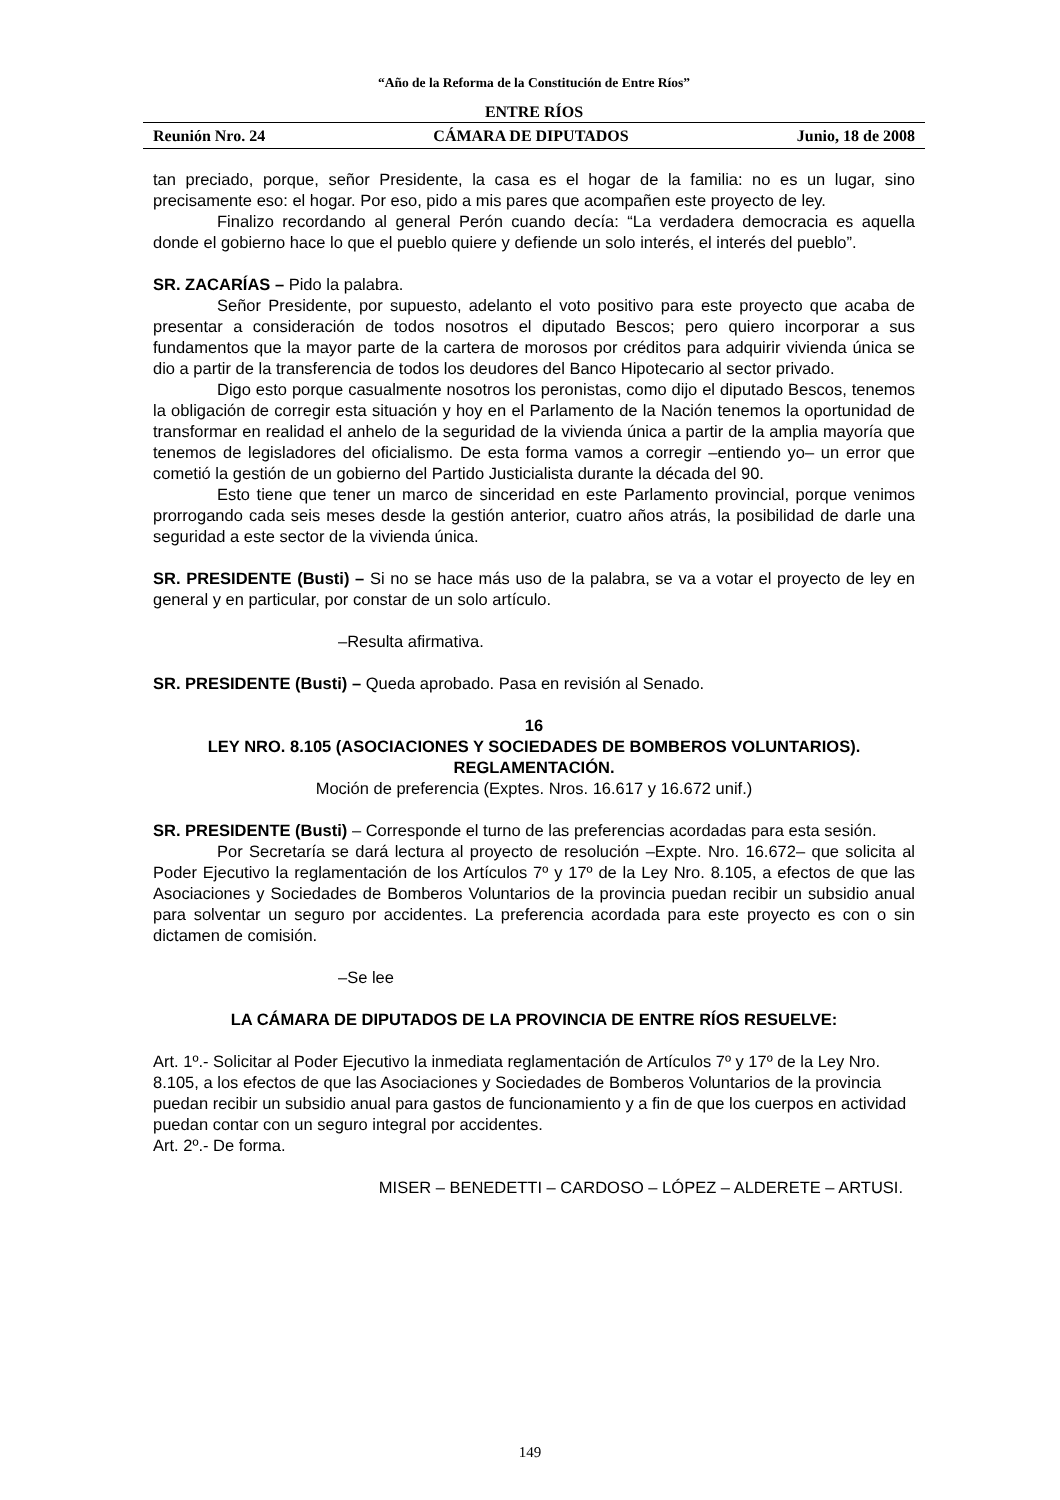“Año de la Reforma de la Constitución de Entre Ríos”
ENTRE RÍOS
Reunión Nro. 24 CÁMARA DE DIPUTADOS Junio, 18 de 2008
tan preciado, porque, señor Presidente, la casa es el hogar de la familia: no es un lugar, sino precisamente eso: el hogar. Por eso, pido a mis pares que acompañen este proyecto de ley.
Finalizo recordando al general Perón cuando decía: “La verdadera democracia es aquella donde el gobierno hace lo que el pueblo quiere y defiende un solo interés, el interés del pueblo”.
SR. ZACARÍAS – Pido la palabra.
Señor Presidente, por supuesto, adelanto el voto positivo para este proyecto que acaba de presentar a consideración de todos nosotros el diputado Bescos; pero quiero incorporar a sus fundamentos que la mayor parte de la cartera de morosos por créditos para adquirir vivienda única se dio a partir de la transferencia de todos los deudores del Banco Hipotecario al sector privado.
Digo esto porque casualmente nosotros los peronistas, como dijo el diputado Bescos, tenemos la obligación de corregir esta situación y hoy en el Parlamento de la Nación tenemos la oportunidad de transformar en realidad el anhelo de la seguridad de la vivienda única a partir de la amplia mayoría que tenemos de legisladores del oficialismo. De esta forma vamos a corregir –entiendo yo– un error que cometió la gestión de un gobierno del Partido Justicialista durante la década del 90.
Esto tiene que tener un marco de sinceridad en este Parlamento provincial, porque venimos prorrogando cada seis meses desde la gestión anterior, cuatro años atrás, la posibilidad de darle una seguridad a este sector de la vivienda única.
SR. PRESIDENTE (Busti) – Si no se hace más uso de la palabra, se va a votar el proyecto de ley en general y en particular, por constar de un solo artículo.
–Resulta afirmativa.
SR. PRESIDENTE (Busti) – Queda aprobado. Pasa en revisión al Senado.
16
LEY NRO. 8.105 (ASOCIACIONES Y SOCIEDADES DE BOMBEROS VOLUNTARIOS). REGLAMENTACIÓN.
Moción de preferencia (Exptes. Nros. 16.617 y 16.672 unif.)
SR. PRESIDENTE (Busti) – Corresponde el turno de las preferencias acordadas para esta sesión.
Por Secretaría se dará lectura al proyecto de resolución –Expte. Nro. 16.672– que solicita al Poder Ejecutivo la reglamentación de los Artículos 7º y 17º de la Ley Nro. 8.105, a efectos de que las Asociaciones y Sociedades de Bomberos Voluntarios de la provincia puedan recibir un subsidio anual para solventar un seguro por accidentes. La preferencia acordada para este proyecto es con o sin dictamen de comisión.
–Se lee
LA CÁMARA DE DIPUTADOS DE LA PROVINCIA DE ENTRE RÍOS RESUELVE:
Art. 1º.- Solicitar al Poder Ejecutivo la inmediata reglamentación de Artículos 7º y 17º de la Ley Nro. 8.105, a los efectos de que las Asociaciones y Sociedades de Bomberos Voluntarios de la provincia puedan recibir un subsidio anual para gastos de funcionamiento y a fin de que los cuerpos en actividad puedan contar con un seguro integral por accidentes.
Art. 2º.- De forma.
MISER – BENEDETTI – CARDOSO – LÓPEZ – ALDERETE – ARTUSI.
149